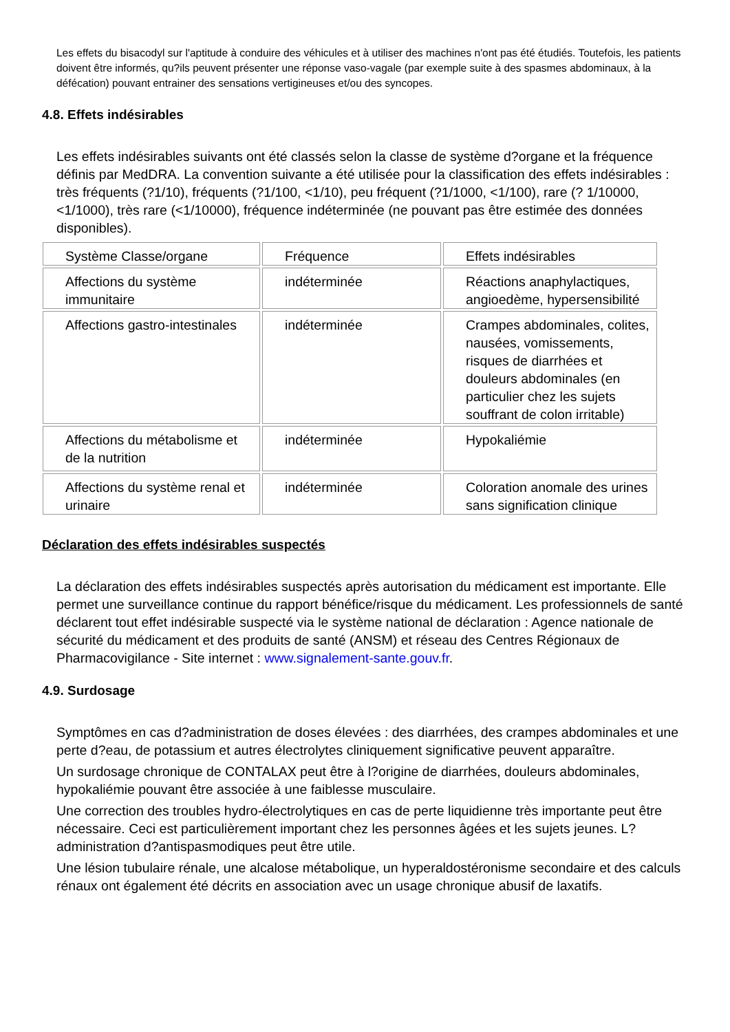Les effets du bisacodyl sur l'aptitude à conduire des véhicules et à utiliser des machines n'ont pas été étudiés. Toutefois, les patients doivent être informés, qu?ils peuvent présenter une réponse vaso-vagale (par exemple suite à des spasmes abdominaux, à la défécation) pouvant entrainer des sensations vertigineuses et/ou des syncopes.
4.8. Effets indésirables
Les effets indésirables suivants ont été classés selon la classe de système d?organe et la fréquence définis par MedDRA. La convention suivante a été utilisée pour la classification des effets indésirables : très fréquents (?1/10), fréquents (?1/100, <1/10), peu fréquent (?1/1000, <1/100), rare (? 1/10000, <1/1000), très rare (<1/10000), fréquence indéterminée (ne pouvant pas être estimée des données disponibles).
| Système Classe/organe | Fréquence | Effets indésirables |
| --- | --- | --- |
| Affections du système immunitaire | indéterminée | Réactions anaphylactiques, angioedème, hypersensibilité |
| Affections gastro-intestinales | indéterminée | Crampes abdominales, colites, nausées, vomissements, risques de diarrhées et douleurs abdominales (en particulier chez les sujets souffrant de colon irritable) |
| Affections du métabolisme et de la nutrition | indéterminée | Hypokaliémie |
| Affections du système renal et urinaire | indéterminée | Coloration anomale des urines sans signification clinique |
Déclaration des effets indésirables suspectés
La déclaration des effets indésirables suspectés après autorisation du médicament est importante. Elle permet une surveillance continue du rapport bénéfice/risque du médicament. Les professionnels de santé déclarent tout effet indésirable suspecté via le système national de déclaration : Agence nationale de sécurité du médicament et des produits de santé (ANSM) et réseau des Centres Régionaux de Pharmacovigilance - Site internet : www.signalement-sante.gouv.fr.
4.9. Surdosage
Symptômes en cas d?administration de doses élevées : des diarrhées, des crampes abdominales et une perte d?eau, de potassium et autres électrolytes cliniquement significative peuvent apparaître.
Un surdosage chronique de CONTALAX peut être à l?origine de diarrhées, douleurs abdominales, hypokaliémie pouvant être associée à une faiblesse musculaire.
Une correction des troubles hydro-électrolytiques en cas de perte liquidienne très importante peut être nécessaire. Ceci est particulièrement important chez les personnes âgées et les sujets jeunes. L?administration d?antispasmodiques peut être utile.
Une lésion tubulaire rénale, une alcalose métabolique, un hyperaldostéronisme secondaire et des calculs rénaux ont également été décrits en association avec un usage chronique abusif de laxatifs.